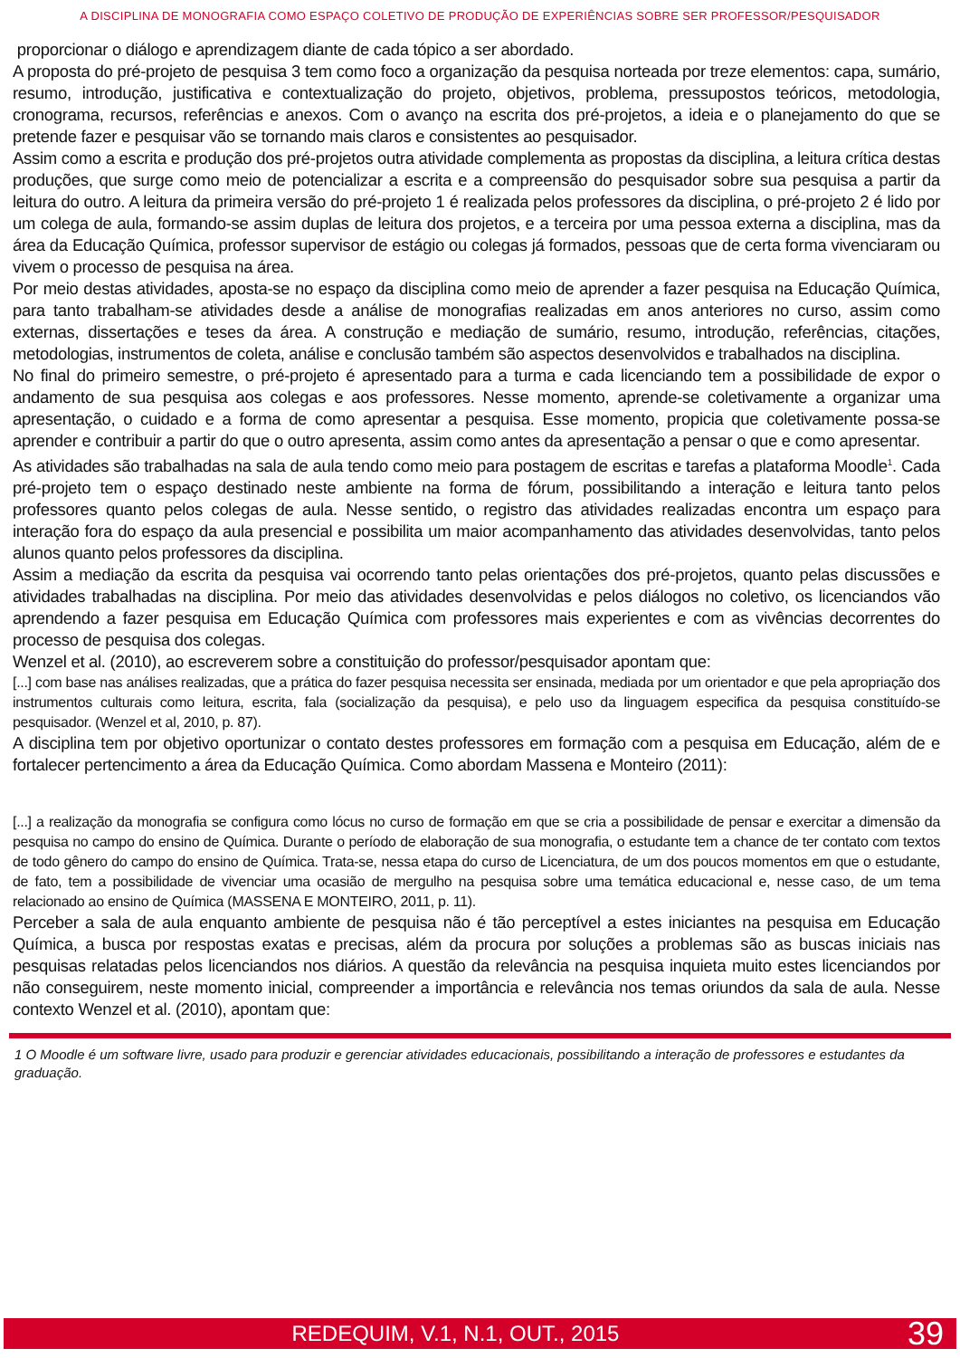A DISCIPLINA DE MONOGRAFIA COMO ESPAÇO COLETIVO DE PRODUÇÃO DE EXPERIÊNCIAS SOBRE SER PROFESSOR/PESQUISADOR
proporcionar o diálogo e aprendizagem diante de cada tópico a ser abordado.
A proposta do pré-projeto de pesquisa 3 tem como foco a organização da pesquisa norteada por treze elementos: capa, sumário, resumo, introdução, justificativa e contextualização do projeto, objetivos, problema, pressupostos teóricos, metodologia, cronograma, recursos, referências e anexos. Com o avanço na escrita dos pré-projetos, a ideia e o planejamento do que se pretende fazer e pesquisar vão se tornando mais claros e consistentes ao pesquisador.
Assim como a escrita e produção dos pré-projetos outra atividade complementa as propostas da disciplina, a leitura crítica destas produções, que surge como meio de potencializar a escrita e a compreensão do pesquisador sobre sua pesquisa a partir da leitura do outro. A leitura da primeira versão do pré-projeto 1 é realizada pelos professores da disciplina, o pré-projeto 2 é lido por um colega de aula, formando-se assim duplas de leitura dos projetos, e a terceira por uma pessoa externa a disciplina, mas da área da Educação Química, professor supervisor de estágio ou colegas já formados, pessoas que de certa forma vivenciaram ou vivem o processo de pesquisa na área.
Por meio destas atividades, aposta-se no espaço da disciplina como meio de aprender a fazer pesquisa na Educação Química, para tanto trabalham-se atividades desde a análise de monografias realizadas em anos anteriores no curso, assim como externas, dissertações e teses da área. A construção e mediação de sumário, resumo, introdução, referências, citações, metodologias, instrumentos de coleta, análise e conclusão também são aspectos desenvolvidos e trabalhados na disciplina.
No final do primeiro semestre, o pré-projeto é apresentado para a turma e cada licenciando tem a possibilidade de expor o andamento de sua pesquisa aos colegas e aos professores. Nesse momento, aprende-se coletivamente a organizar uma apresentação, o cuidado e a forma de como apresentar a pesquisa. Esse momento, propicia que coletivamente possa-se aprender e contribuir a partir do que o outro apresenta, assim como antes da apresentação a pensar o que e como apresentar.
As atividades são trabalhadas na sala de aula tendo como meio para postagem de escritas e tarefas a plataforma Moodle<sup>1</sup>. Cada pré-projeto tem o espaço destinado neste ambiente na forma de fórum, possibilitando a interação e leitura tanto pelos professores quanto pelos colegas de aula. Nesse sentido, o registro das atividades realizadas encontra um espaço para interação fora do espaço da aula presencial e possibilita um maior acompanhamento das atividades desenvolvidas, tanto pelos alunos quanto pelos professores da disciplina.
Assim a mediação da escrita da pesquisa vai ocorrendo tanto pelas orientações dos pré-projetos, quanto pelas discussões e atividades trabalhadas na disciplina. Por meio das atividades desenvolvidas e pelos diálogos no coletivo, os licenciandos vão aprendendo a fazer pesquisa em Educação Química com professores mais experientes e com as vivências decorrentes do processo de pesquisa dos colegas.
Wenzel et al. (2010), ao escreverem sobre a constituição do professor/pesquisador apontam que:
[...] com base nas análises realizadas, que a prática do fazer pesquisa necessita ser ensinada, mediada por um orientador e que pela apropriação dos instrumentos culturais como leitura, escrita, fala (socialização da pesquisa), e pelo uso da linguagem especifica da pesquisa constituído-se pesquisador. (Wenzel et al, 2010, p. 87).
A disciplina tem por objetivo oportunizar o contato destes professores em formação com a pesquisa em Educação, além de e fortalecer pertencimento a área da Educação Química. Como abordam Massena e Monteiro (2011):
[...] a realização da monografia se configura como lócus no curso de formação em que se cria a possibilidade de pensar e exercitar a dimensão da pesquisa no campo do ensino de Química. Durante o período de elaboração de sua monografia, o estudante tem a chance de ter contato com textos de todo gênero do campo do ensino de Química. Trata-se, nessa etapa do curso de Licenciatura, de um dos poucos momentos em que o estudante, de fato, tem a possibilidade de vivenciar uma ocasião de mergulho na pesquisa sobre uma temática educacional e, nesse caso, de um tema relacionado ao ensino de Química (MASSENA E MONTEIRO, 2011, p. 11).
Perceber a sala de aula enquanto ambiente de pesquisa não é tão perceptível a estes iniciantes na pesquisa em Educação Química, a busca por respostas exatas e precisas, além da procura por soluções a problemas são as buscas iniciais nas pesquisas relatadas pelos licenciandos nos diários. A questão da relevância na pesquisa inquieta muito estes licenciandos por não conseguirem, neste momento inicial, compreender a importância e relevância nos temas oriundos da sala de aula. Nesse contexto Wenzel et al. (2010), apontam que:
1 O Moodle é um software livre, usado para produzir e gerenciar atividades educacionais, possibilitando a interação de professores e estudantes da graduação.
REDEQUIM, V.1, N.1, OUT., 2015 39